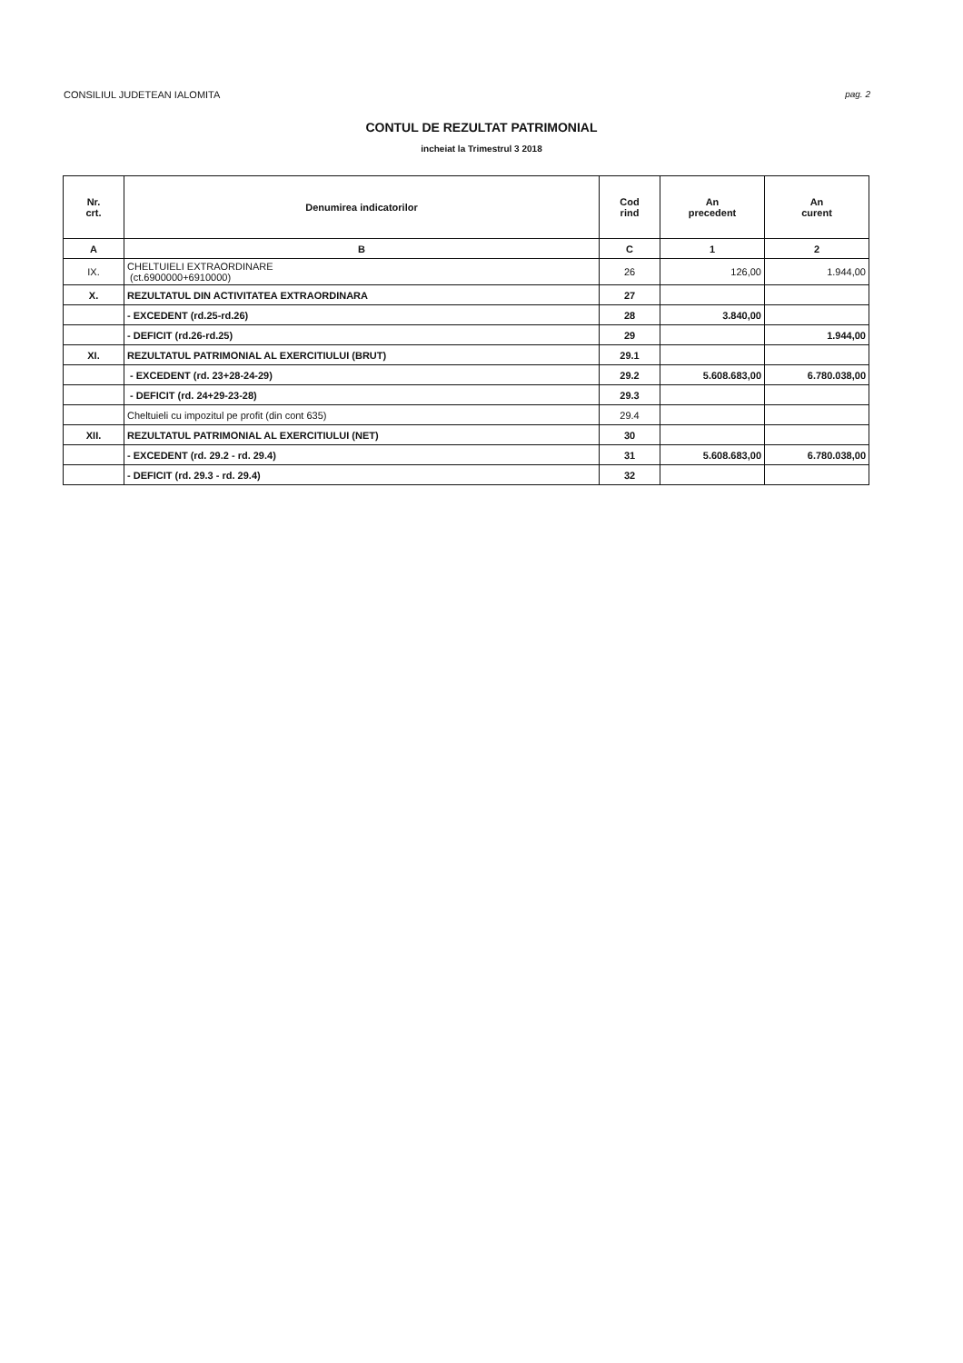CONSILIUL JUDETEAN IALOMITA pag. 2
CONTUL DE REZULTAT PATRIMONIAL
incheiat la Trimestrul 3 2018
| Nr. crt. | Denumirea indicatorilor | Cod rind | An precedent | An curent |
| --- | --- | --- | --- | --- |
| A | B | C | 1 | 2 |
| IX. | CHELTUIELI EXTRAORDINARE (ct.6900000+6910000) | 26 | 126,00 | 1.944,00 |
| X. | REZULTATUL DIN ACTIVITATEA EXTRAORDINARA | 27 | | |
| | - EXCEDENT (rd.25-rd.26) | 28 | 3.840,00 | |
| | - DEFICIT (rd.26-rd.25) | 29 | | 1.944,00 |
| XI. | REZULTATUL PATRIMONIAL AL EXERCITIULUI (BRUT) | 29.1 | | |
| | - EXCEDENT (rd. 23+28-24-29) | 29.2 | 5.608.683,00 | 6.780.038,00 |
| | - DEFICIT (rd. 24+29-23-28) | 29.3 | | |
| | Cheltuieli cu impozitul pe profit (din cont 635) | 29.4 | | |
| XII. | REZULTATUL PATRIMONIAL AL EXERCITIULUI (NET) | 30 | | |
| | - EXCEDENT (rd. 29.2 - rd. 29.4) | 31 | 5.608.683,00 | 6.780.038,00 |
| | - DEFICIT (rd. 29.3 - rd. 29.4) | 32 | | |